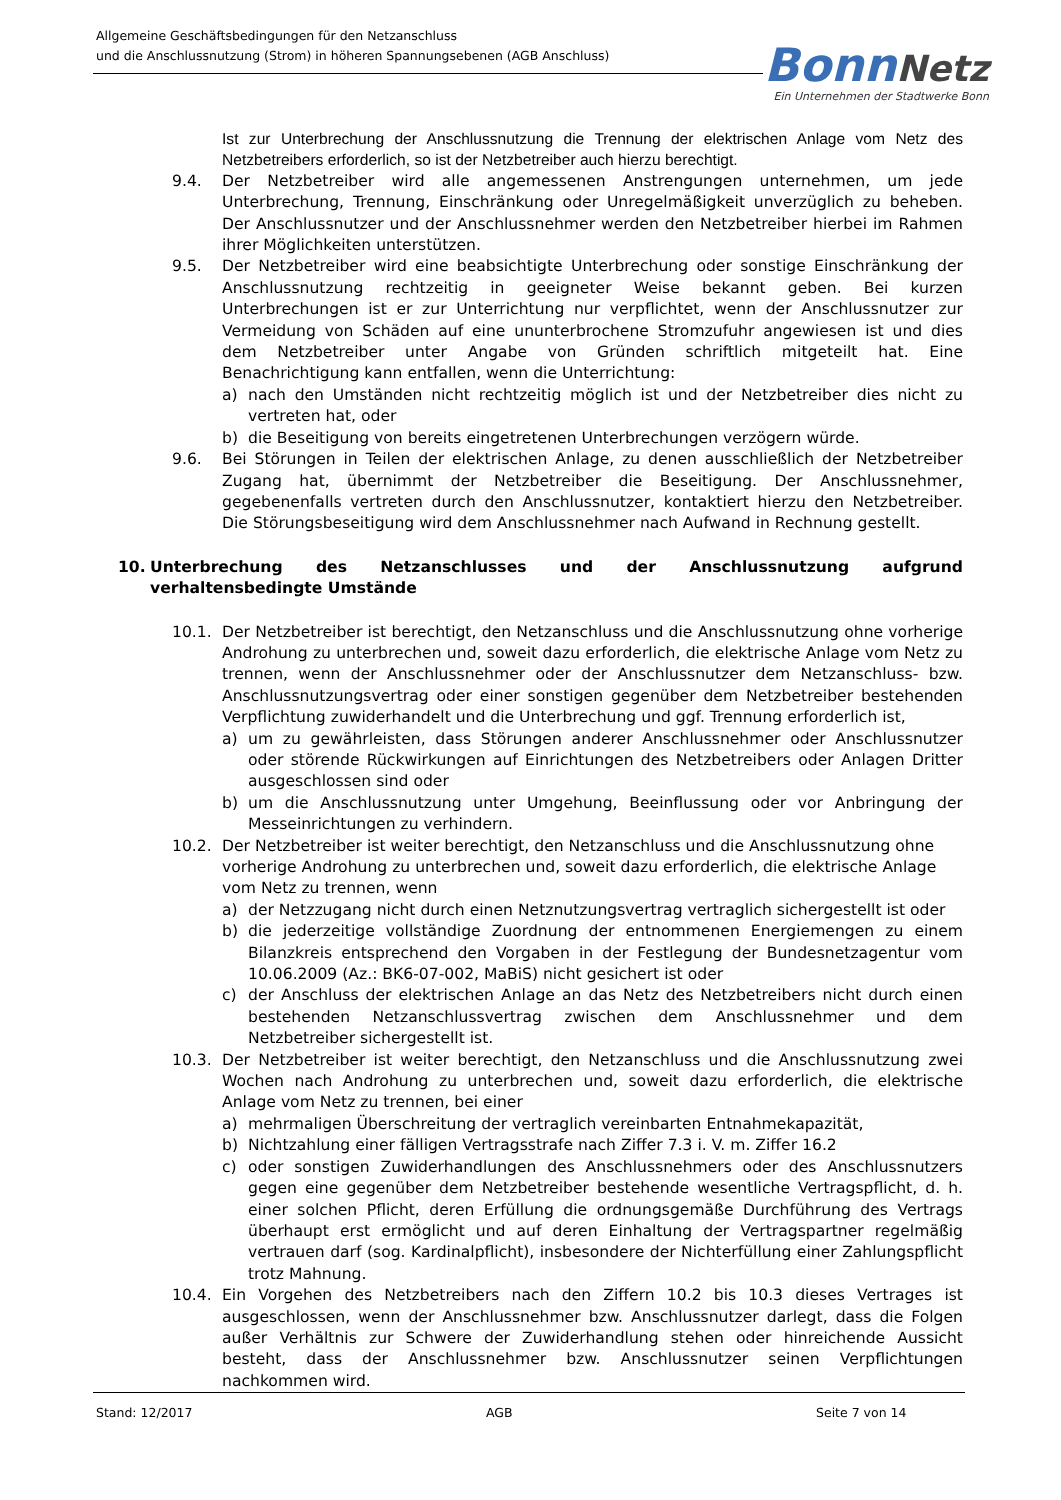Allgemeine Geschäftsbedingungen für den Netzanschluss
und die Anschlussnutzung (Strom) in höheren Spannungsebenen (AGB Anschluss)
Bonn Netz
Ein Unternehmen der Stadtwerke Bonn
Ist zur Unterbrechung der Anschlussnutzung die Trennung der elektrischen Anlage vom Netz des Netzbetreibers erforderlich, so ist der Netzbetreiber auch hierzu berechtigt.
9.4. Der Netzbetreiber wird alle angemessenen Anstrengungen unternehmen, um jede Unterbrechung, Trennung, Einschränkung oder Unregelmäßigkeit unverzüglich zu beheben. Der Anschlussnutzer und der Anschlussnehmer werden den Netzbetreiber hierbei im Rahmen ihrer Möglichkeiten unterstützen.
9.5. Der Netzbetreiber wird eine beabsichtigte Unterbrechung oder sonstige Einschränkung der Anschlussnutzung rechtzeitig in geeigneter Weise bekannt geben. Bei kurzen Unterbrechungen ist er zur Unterrichtung nur verpflichtet, wenn der Anschlussnutzer zur Vermeidung von Schäden auf eine ununterbrochene Stromzufuhr angewiesen ist und dies dem Netzbetreiber unter Angabe von Gründen schriftlich mitgeteilt hat. Eine Benachrichtigung kann entfallen, wenn die Unterrichtung:
a) nach den Umständen nicht rechtzeitig möglich ist und der Netzbetreiber dies nicht zu vertreten hat, oder
b) die Beseitigung von bereits eingetretenen Unterbrechungen verzögern würde.
9.6. Bei Störungen in Teilen der elektrischen Anlage, zu denen ausschließlich der Netzbetreiber Zugang hat, übernimmt der Netzbetreiber die Beseitigung. Der Anschlussnehmer, gegebenenfalls vertreten durch den Anschlussnutzer, kontaktiert hierzu den Netzbetreiber. Die Störungsbeseitigung wird dem Anschlussnehmer nach Aufwand in Rechnung gestellt.
10. Unterbrechung des Netzanschlusses und der Anschlussnutzung aufgrund verhaltensbedingte Umstände
10.1. Der Netzbetreiber ist berechtigt, den Netzanschluss und die Anschlussnutzung ohne vorherige Androhung zu unterbrechen und, soweit dazu erforderlich, die elektrische Anlage vom Netz zu trennen, wenn der Anschlussnehmer oder der Anschlussnutzer dem Netzanschluss- bzw. Anschlussnutzungsvertrag oder einer sonstigen gegenüber dem Netzbetreiber bestehenden Verpflichtung zuwiderhandelt und die Unterbrechung und ggf. Trennung erforderlich ist,
a) um zu gewährleisten, dass Störungen anderer Anschlussnehmer oder Anschlussnutzer oder störende Rückwirkungen auf Einrichtungen des Netzbetreibers oder Anlagen Dritter ausgeschlossen sind oder
b) um die Anschlussnutzung unter Umgehung, Beeinflussung oder vor Anbringung der Messeinrichtungen zu verhindern.
10.2. Der Netzbetreiber ist weiter berechtigt, den Netzanschluss und die Anschlussnutzung ohne vorherige Androhung zu unterbrechen und, soweit dazu erforderlich, die elektrische Anlage vom Netz zu trennen, wenn
a) der Netzzugang nicht durch einen Netznutzungsvertrag vertraglich sichergestellt ist oder
b) die jederzeitige vollständige Zuordnung der entnommenen Energiemengen zu einem Bilanzkreis entsprechend den Vorgaben in der Festlegung der Bundesnetzagentur vom 10.06.2009 (Az.: BK6-07-002, MaBiS) nicht gesichert ist oder
c) der Anschluss der elektrischen Anlage an das Netz des Netzbetreibers nicht durch einen bestehenden Netzanschlussvertrag zwischen dem Anschlussnehmer und dem Netzbetreiber sichergestellt ist.
10.3. Der Netzbetreiber ist weiter berechtigt, den Netzanschluss und die Anschlussnutzung zwei Wochen nach Androhung zu unterbrechen und, soweit dazu erforderlich, die elektrische Anlage vom Netz zu trennen, bei einer
a) mehrmaligen Überschreitung der vertraglich vereinbarten Entnahmekapazität,
b) Nichtzahlung einer fälligen Vertragsstrafe nach Ziffer 7.3 i. V. m. Ziffer 16.2
c) oder sonstigen Zuwiderhandlungen des Anschlussnehmers oder des Anschlussnutzers gegen eine gegenüber dem Netzbetreiber bestehende wesentliche Vertragspflicht, d. h. einer solchen Pflicht, deren Erfüllung die ordnungsgemäße Durchführung des Vertrags überhaupt erst ermöglicht und auf deren Einhaltung der Vertragspartner regelmäßig vertrauen darf (sog. Kardinalpflicht), insbesondere der Nichterfüllung einer Zahlungspflicht trotz Mahnung.
10.4. Ein Vorgehen des Netzbetreibers nach den Ziffern 10.2 bis 10.3 dieses Vertrages ist ausgeschlossen, wenn der Anschlussnehmer bzw. Anschlussnutzer darlegt, dass die Folgen außer Verhältnis zur Schwere der Zuwiderhandlung stehen oder hinreichende Aussicht besteht, dass der Anschlussnehmer bzw. Anschlussnutzer seinen Verpflichtungen nachkommen wird.
Stand: 12/2017 AGB Seite 7 von 14